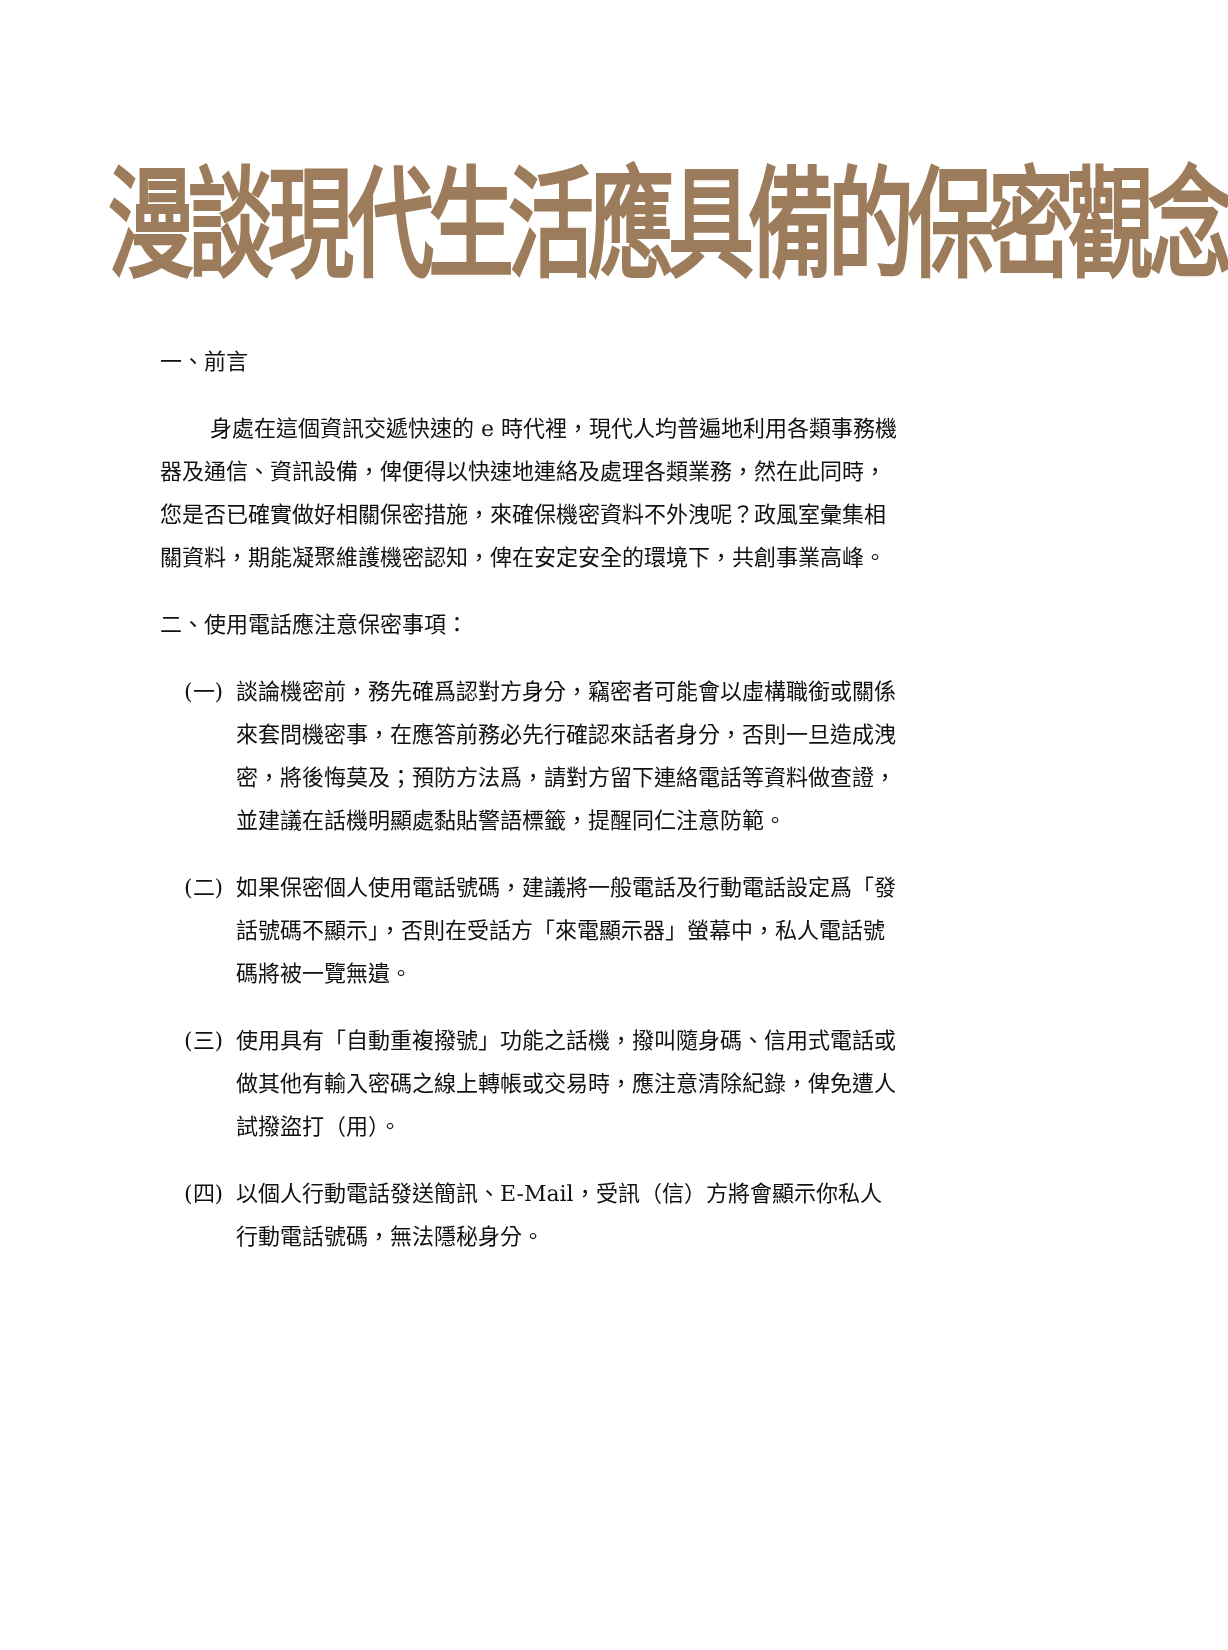漫談現代生活應具備的保密觀念
一、前言
身處在這個資訊交遞快速的 e 時代裡，現代人均普遍地利用各類事務機器及通信、資訊設備，俾便得以快速地連絡及處理各類業務，然在此同時，您是否已確實做好相關保密措施，來確保機密資料不外洩呢？政風室彙集相關資料，期能凝聚維護機密認知，俾在安定安全的環境下，共創事業高峰。
二、使用電話應注意保密事項：
(一) 談論機密前，務先確爲認對方身分，竊密者可能會以虛構職銜或關係來套問機密事，在應答前務必先行確認來話者身分，否則一旦造成洩密，將後悔莫及；預防方法爲，請對方留下連絡電話等資料做查證，並建議在話機明顯處黏貼警語標籤，提醒同仁注意防範。
(二) 如果保密個人使用電話號碼，建議將一般電話及行動電話設定爲「發話號碼不顯示」，否則在受話方「來電顯示器」螢幕中，私人電話號碼將被一覽無遺。
(三) 使用具有「自動重複撥號」功能之話機，撥叫隨身碼、信用式電話或做其他有輸入密碼之線上轉帳或交易時，應注意清除紀錄，俾免遭人試撥盜打（用）。
(四) 以個人行動電話發送簡訊、E-Mail，受訊（信）方將會顯示你私人行動電話號碼，無法隱秘身分。